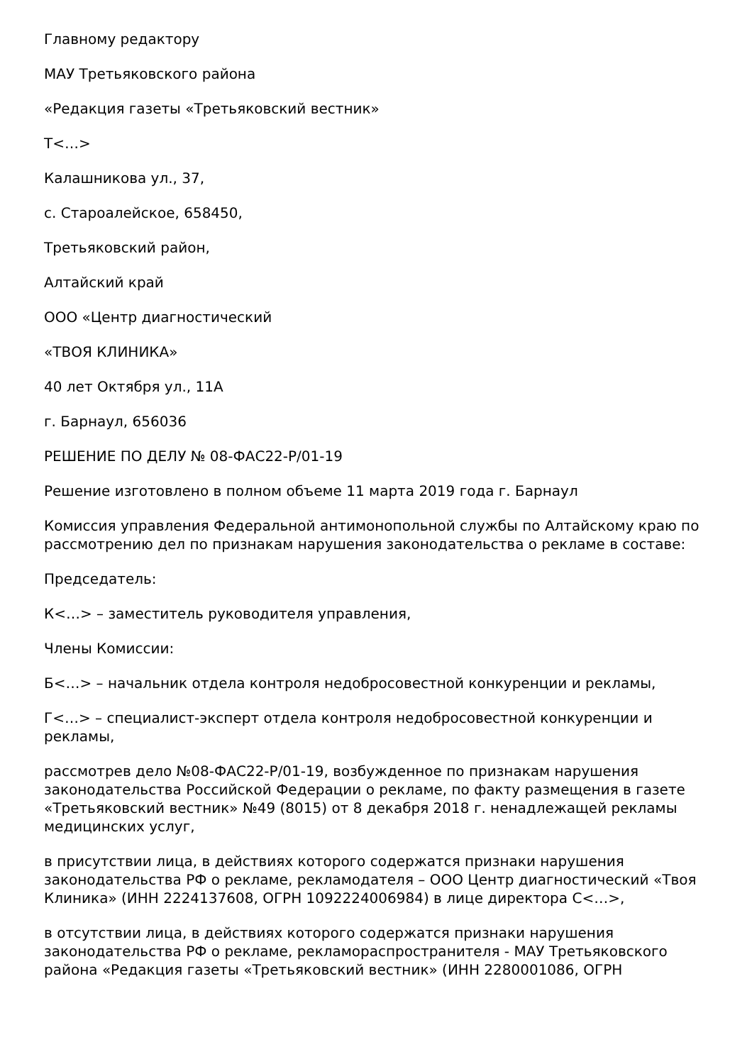Главному редактору
МАУ Третьяковского района
«Редакция газеты «Третьяковский вестник»
Т<…>
Калашникова ул., 37,
с. Староалейское, 658450,
Третьяковский район,
Алтайский край
ООО «Центр диагностический
«ТВОЯ КЛИНИКА»
40 лет Октября ул., 11А
г. Барнаул, 656036
РЕШЕНИЕ ПО ДЕЛУ № 08-ФАС22-Р/01-19
Решение изготовлено в полном объеме 11 марта 2019 года г. Барнаул
Комиссия управления Федеральной антимонопольной службы по Алтайскому краю по рассмотрению дел по признакам нарушения законодательства о рекламе в составе:
Председатель:
К<…> – заместитель руководителя управления,
Члены Комиссии:
Б<…> – начальник отдела контроля недобросовестной конкуренции и рекламы,
Г<…> – специалист-эксперт отдела контроля недобросовестной конкуренции и рекламы,
рассмотрев дело №08-ФАС22-Р/01-19, возбужденное по признакам нарушения законодательства Российской Федерации о рекламе, по факту размещения в газете «Третьяковский вестник» №49 (8015) от 8 декабря 2018 г. ненадлежащей рекламы медицинских услуг,
в присутствии лица, в действиях которого содержатся признаки нарушения законодательства РФ о рекламе, рекламодателя – ООО Центр диагностический «Твоя Клиника» (ИНН 2224137608, ОГРН 1092224006984) в лице директора С<…>,
в отсутствии лица, в действиях которого содержатся признаки нарушения законодательства РФ о рекламе, рекламораспространителя - МАУ Третьяковского района «Редакция газеты «Третьяковский вестник» (ИНН 2280001086, ОГРН